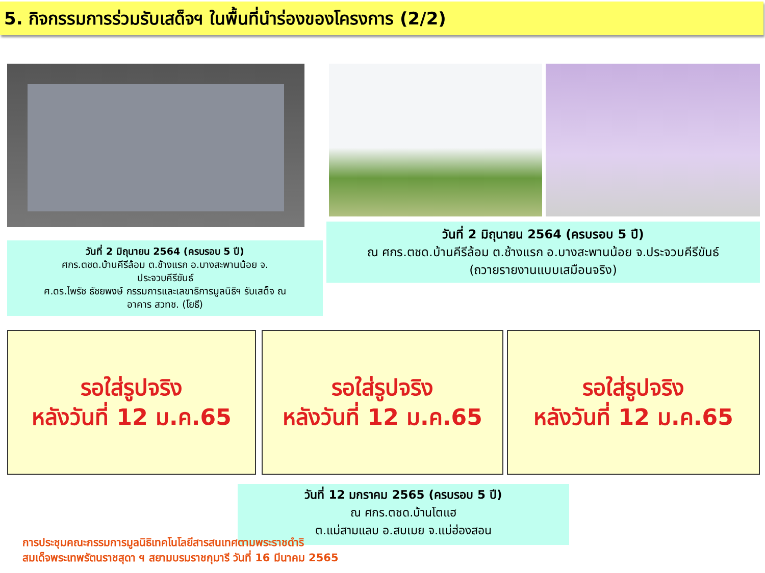5. กิจกรรมการร่วมรับเสด็จฯ ในพื้นที่นำร่องของโครงการ (2/2)
วันที่ 2 มิถุนายน 2564 (ครบรอบ 5 ปี)
ศกร.ตชด.บ้านคีรีล้อม ต.ช้างแรก อ.บางสะพานน้อย จ.
ประจวบคีรีขันธ์
ศ.ดร.ไพรัช ธัชยพงษ์ กรรมการและเลขาธิการมูลนิธิฯ รับเสด็จ ณ
อาคาร สวทช. (โยธี)
วันที่ 2 มิถุนายน 2564 (ครบรอบ 5 ปี)
ณ ศกร.ตชด.บ้านคีรีล้อม ต.ช้างแรก อ.บางสะพานน้อย จ.ประจวบคีรีขันธ์
(ถวายรายงานแบบเสมือนจริง)
รอใส่รูปจริง
หลังวันที่ 12 ม.ค.65
รอใส่รูปจริง
หลังวันที่ 12 ม.ค.65
รอใส่รูปจริง
หลังวันที่ 12 ม.ค.65
วันที่ 12 มกราคม 2565 (ครบรอบ 5 ปี)
ณ ศกร.ตชด.บ้านโตแฮ
ต.แม่สามแลบ อ.สบเมย จ.แม่ฮ่องสอน
การประชุมคณะกรรมการมูลนิธิเทคโนโลยีสารสนเทศตามพระราชดำริ
สมเด็จพระเทพรัตนราชสุดา ฯ สยามบรมราชกุมารี วันที่ 16 มีนาคม 2565